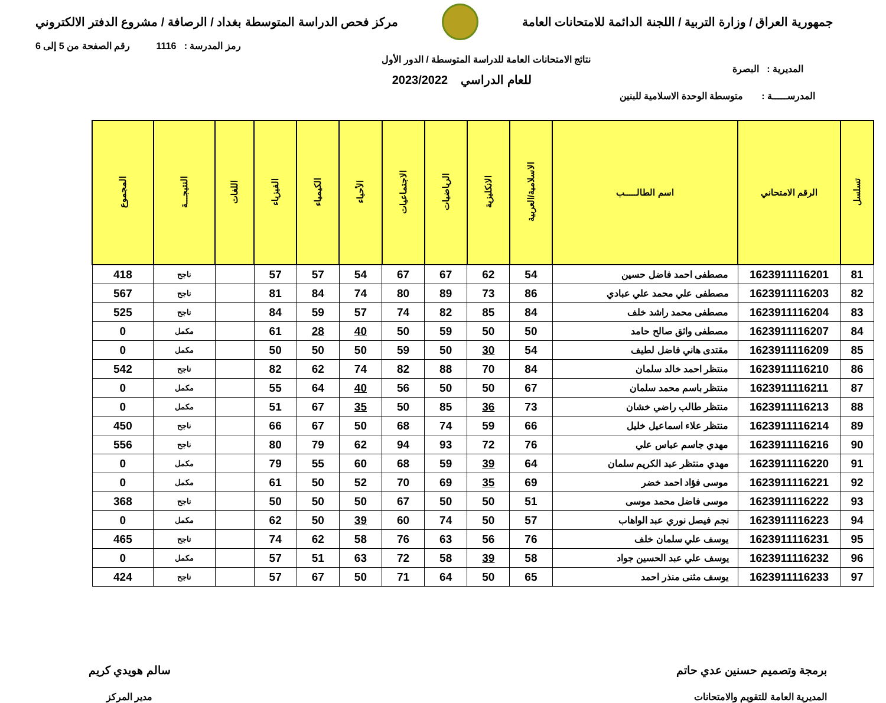جمهورية العراق / وزارة التربية / اللجنة الدائمة للامتحانات العامة
مركز فحص الدراسة المتوسطة بغداد / الرصافة / مشروع الدفتر الالكتروني
رمز المدرسة : 1116 رقم الصفحة من 5 إلى 6
نتائج الامتحانات العامة للدراسة المتوسطة / الدور الأول
للعام الدراسي 2023/2022
المديرية : البصرة
المدرســـــة : متوسطة الوحدة الاسلامية للبنين
| تسلسل | الرقم الامتحاني | اسم الطالـــــب | الاسلامية/العربية | الانكليزية | الرياضيات | الاجتماعيات | الأحياء | الكيمياء | الفيزياء | اللغات | النتيجـــة | المجموع |
| --- | --- | --- | --- | --- | --- | --- | --- | --- | --- | --- | --- | --- |
| 81 | 1623911116201 | مصطفى احمد فاضل حسين | 54 | 62 | 67 | 67 | 54 | 57 | 57 | | ناجح | 418 |
| 82 | 1623911116203 | مصطفى علي محمد علي عبادي | 86 | 73 | 89 | 80 | 74 | 84 | 81 | | ناجح | 567 |
| 83 | 1623911116204 | مصطفى محمد راشد خلف | 84 | 85 | 82 | 74 | 57 | 59 | 84 | | ناجح | 525 |
| 84 | 1623911116207 | مصطفى واثق صالح حامد | 50 | 50 | 59 | 50 | 40 | 28 | 61 | | مكمل | 0 |
| 85 | 1623911116209 | مقتدى هاني فاضل لطيف | 54 | 30 | 50 | 59 | 50 | 50 | 50 | | مكمل | 0 |
| 86 | 1623911116210 | منتظر احمد خالد سلمان | 84 | 70 | 88 | 82 | 74 | 62 | 82 | | ناجح | 542 |
| 87 | 1623911116211 | منتظر باسم محمد سلمان | 67 | 50 | 50 | 56 | 40 | 64 | 55 | | مكمل | 0 |
| 88 | 1623911116213 | منتظر طالب راضي خشان | 73 | 36 | 85 | 50 | 35 | 67 | 51 | | مكمل | 0 |
| 89 | 1623911116214 | منتظر علاء اسماعيل خليل | 66 | 59 | 74 | 68 | 50 | 67 | 66 | | ناجح | 450 |
| 90 | 1623911116216 | مهدي جاسم عباس علي | 76 | 72 | 93 | 94 | 62 | 79 | 80 | | ناجح | 556 |
| 91 | 1623911116220 | مهدي منتظر عبد الكريم سلمان | 64 | 39 | 59 | 68 | 60 | 55 | 79 | | مكمل | 0 |
| 92 | 1623911116221 | موسى فؤاد احمد خضر | 69 | 35 | 69 | 70 | 52 | 50 | 61 | | مكمل | 0 |
| 93 | 1623911116222 | موسى فاضل محمد موسى | 51 | 50 | 50 | 67 | 50 | 50 | 50 | | ناجح | 368 |
| 94 | 1623911116223 | نجم فيصل نوري عبد الواهاب | 57 | 50 | 74 | 60 | 39 | 50 | 62 | | مكمل | 0 |
| 95 | 1623911116231 | يوسف علي سلمان خلف | 76 | 56 | 63 | 76 | 58 | 62 | 74 | | ناجح | 465 |
| 96 | 1623911116232 | يوسف علي عبد الحسين جواد | 58 | 39 | 58 | 72 | 63 | 51 | 57 | | مكمل | 0 |
| 97 | 1623911116233 | يوسف مثنى منذر احمد | 65 | 50 | 64 | 71 | 50 | 67 | 57 | | ناجح | 424 |
برمجة وتصميم حسنين عدي حاتم
المديرية العامة للتقويم والامتحانات
سالم هويدي كريم
مدير المركز